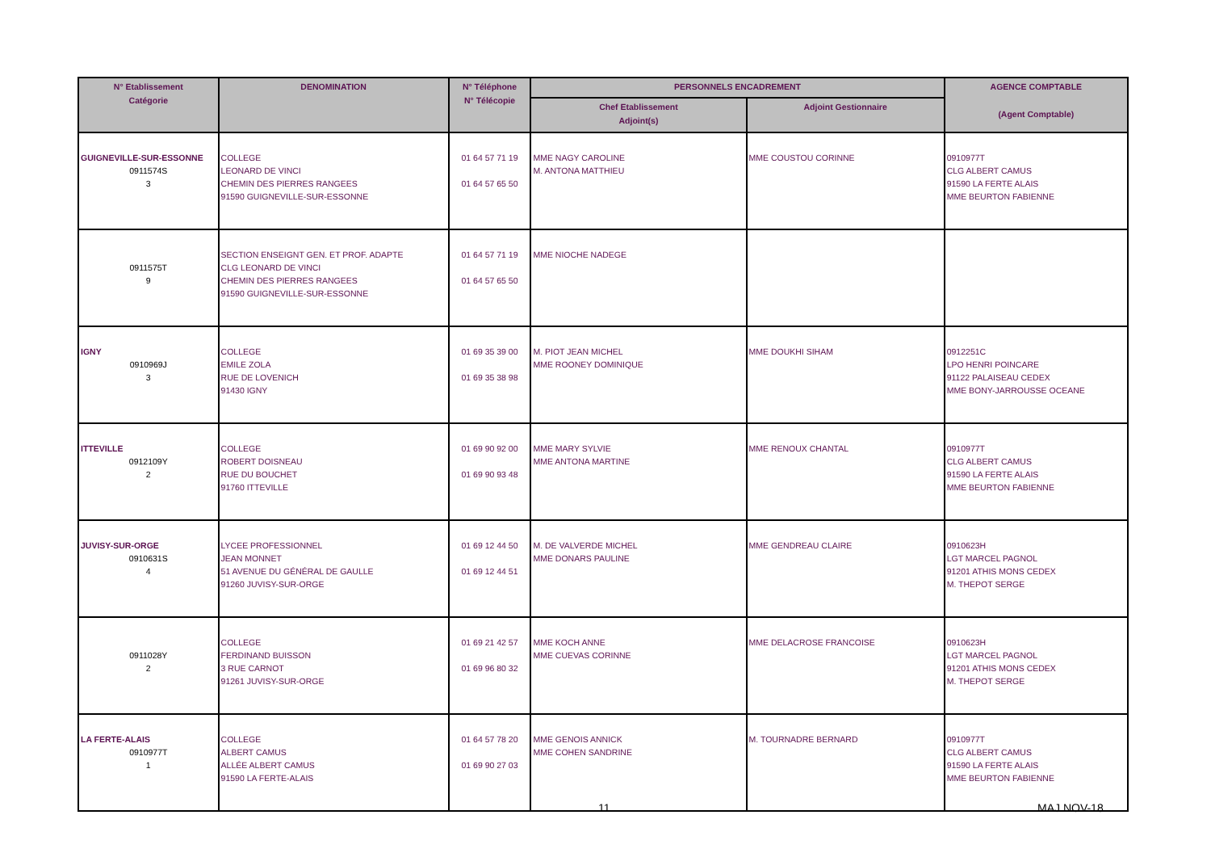| N° Etablissement Catégorie | DENOMINATION | N° Téléphone N° Télécopie | PERSONNELS ENCADREMENT | | AGENCE COMPTABLE (Agent Comptable) |
| --- | --- | --- | --- | --- | --- |
| | | | Chef Etablissement Adjoint(s) | Adjoint Gestionnaire | |
| GUIGNEVILLE-SUR-ESSONNE 0911574S 3 | COLLEGE LEONARD DE VINCI CHEMIN DES PIERRES RANGEES 91590 GUIGNEVILLE-SUR-ESSONNE | 01 64 57 71 19 01 64 57 65 50 | MME NAGY CAROLINE M. ANTONA MATTHIEU | MME COUSTOU CORINNE | 0910977T CLG ALBERT CAMUS 91590 LA FERTE ALAIS MME BEURTON FABIENNE |
| 0911575T 9 | SECTION ENSEIGNT GEN. ET PROF. ADAPTE CLG LEONARD DE VINCI CHEMIN DES PIERRES RANGEES 91590 GUIGNEVILLE-SUR-ESSONNE | 01 64 57 71 19 01 64 57 65 50 | MME NIOCHE NADEGE | | |
| IGNY 0910969J 3 | COLLEGE EMILE ZOLA RUE DE LOVENICH 91430 IGNY | 01 69 35 39 00 01 69 35 38 98 | M. PIOT JEAN MICHEL MME ROONEY DOMINIQUE | MME DOUKHI SIHAM | 0912251C LPO HENRI POINCARE 91122 PALAISEAU CEDEX MME BONY-JARROUSSE OCEANE |
| ITTEVILLE 0912109Y 2 | COLLEGE ROBERT DOISNEAU RUE DU BOUCHET 91760 ITTEVILLE | 01 69 90 92 00 01 69 90 93 48 | MME MARY SYLVIE MME ANTONA MARTINE | MME RENOUX CHANTAL | 0910977T CLG ALBERT CAMUS 91590 LA FERTE ALAIS MME BEURTON FABIENNE |
| JUVISY-SUR-ORGE 0910631S 4 | LYCEE PROFESSIONNEL JEAN MONNET 51 AVENUE DU GÉNÉRAL DE GAULLE 91260 JUVISY-SUR-ORGE | 01 69 12 44 50 01 69 12 44 51 | M. DE VALVERDE MICHEL MME DONARS PAULINE | MME GENDREAU CLAIRE | 0910623H LGT MARCEL PAGNOL 91201 ATHIS MONS CEDEX M. THEPOT SERGE |
| 0911028Y 2 | COLLEGE FERDINAND BUISSON 3 RUE CARNOT 91261 JUVISY-SUR-ORGE | 01 69 21 42 57 01 69 96 80 32 | MME KOCH ANNE MME CUEVAS CORINNE | MME DELACROSE FRANCOISE | 0910623H LGT MARCEL PAGNOL 91201 ATHIS MONS CEDEX M. THEPOT SERGE |
| LA FERTE-ALAIS 0910977T 1 | COLLEGE ALBERT CAMUS ALLÉE ALBERT CAMUS 91590 LA FERTE-ALAIS | 01 64 57 78 20 01 69 90 27 03 | MME GENOIS ANNICK MME COHEN SANDRINE | M. TOURNADRE BERNARD | 0910977T CLG ALBERT CAMUS 91590 LA FERTE ALAIS MME BEURTON FABIENNE |
11 MAJ NOV-18